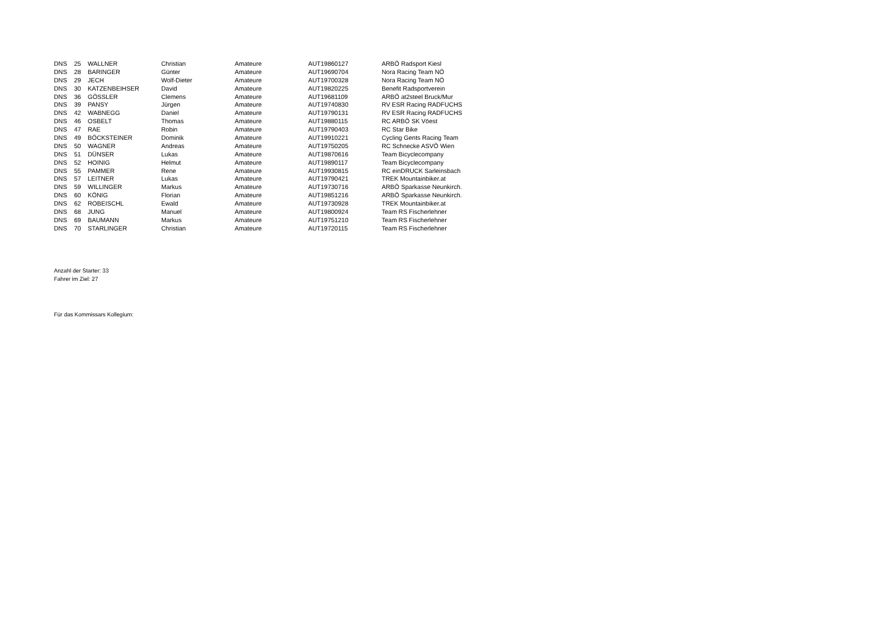| DNS | 25 | WALLNER | Christian | Amateure | AUT19860127 | ARBÖ Radsport Kiesl |
| DNS | 28 | BARINGER | Günter | Amateure | AUT19690704 | Nora Racing Team NÖ |
| DNS | 29 | JECH | Wolf-Dieter | Amateure | AUT19700328 | Nora Racing Team NÖ |
| DNS | 30 | KATZENBEIHSER | David | Amateure | AUT19820225 | Benefit Radsportverein |
| DNS | 36 | GÖSSLER | Clemens | Amateure | AUT19681109 | ARBÖ at2steel Bruck/Mur |
| DNS | 39 | PANSY | Jürgen | Amateure | AUT19740830 | RV ESR Racing RADFUCHS |
| DNS | 42 | WABNEGG | Daniel | Amateure | AUT19790131 | RV ESR Racing RADFUCHS |
| DNS | 46 | OSBELT | Thomas | Amateure | AUT19880115 | RC ARBÖ SK Vöest |
| DNS | 47 | RAE | Robin | Amateure | AUT19790403 | RC Star Bike |
| DNS | 49 | BÖCKSTEINER | Dominik | Amateure | AUT19910221 | Cycling Gents Racing Team |
| DNS | 50 | WAGNER | Andreas | Amateure | AUT19750205 | RC Schnecke ASVÖ Wien |
| DNS | 51 | DÜNSER | Lukas | Amateure | AUT19870616 | Team Bicyclecompany |
| DNS | 52 | HOINIG | Helmut | Amateure | AUT19890117 | Team Bicyclecompany |
| DNS | 55 | PAMMER | Rene | Amateure | AUT19930815 | RC einDRUCK Sarleinsbach |
| DNS | 57 | LEITNER | Lukas | Amateure | AUT19790421 | TREK Mountainbiker.at |
| DNS | 59 | WILLINGER | Markus | Amateure | AUT19730716 | ARBÖ Sparkasse Neunkirch. |
| DNS | 60 | KÖNIG | Florian | Amateure | AUT19851216 | ARBÖ Sparkasse Neunkirch. |
| DNS | 62 | ROBEISCHL | Ewald | Amateure | AUT19730928 | TREK Mountainbiker.at |
| DNS | 68 | JUNG | Manuel | Amateure | AUT19800924 | Team RS Fischerlehner |
| DNS | 69 | BAUMANN | Markus | Amateure | AUT19751210 | Team RS Fischerlehner |
| DNS | 70 | STARLINGER | Christian | Amateure | AUT19720115 | Team RS Fischerlehner |
Anzahl der Starter: 33
Fahrer im Ziel: 27
Für das Kommissars Kollegium: